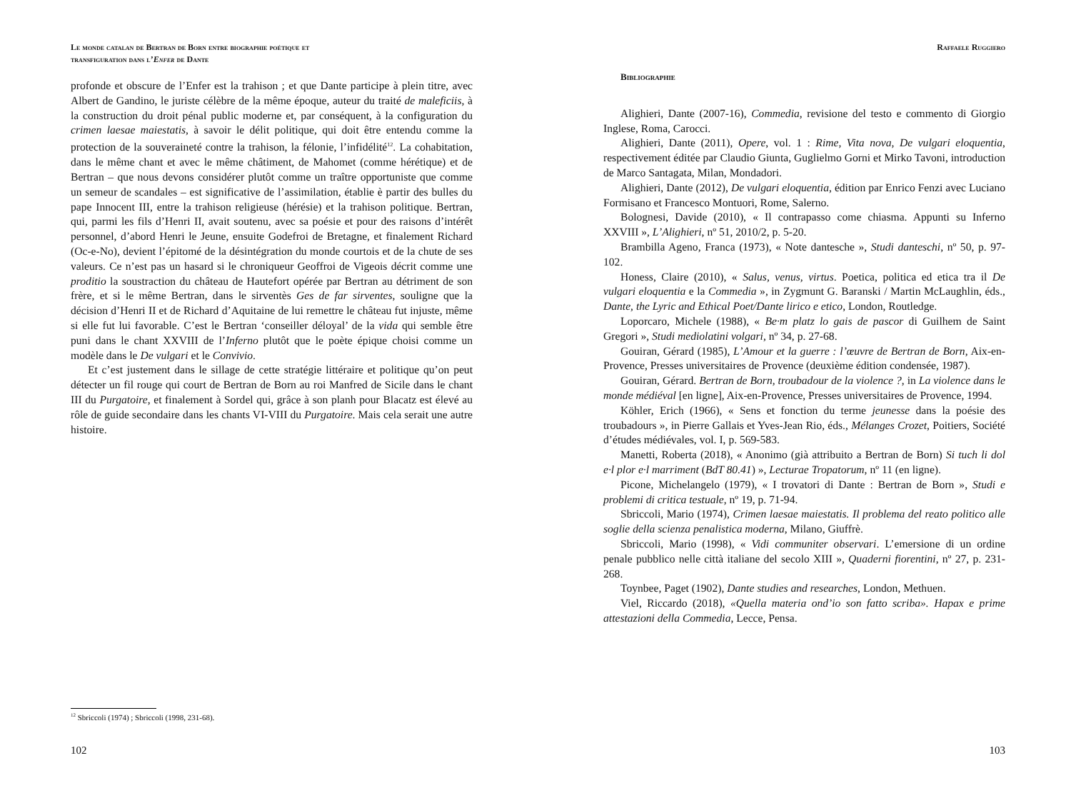Le monde catalan de Bertran de Born entre biographie poétique et
transfiguration dans l’Enfer de Dante
profonde et obscure de l’Enfer est la trahison ; et que Dante participe à plein titre, avec Albert de Gandino, le juriste célèbre de la même époque, auteur du traité de maleficiis, à la construction du droit pénal public moderne et, par conséquent, à la configuration du crimen laesae maiestatis, à savoir le délit politique, qui doit être entendu comme la protection de la souveraineté contre la trahison, la félonie, l’infidélité<sup>12</sup>. La cohabitation, dans le même chant et avec le même châtiment, de Mahomet (comme hérétique) et de Bertran – que nous devons considérer plutôt comme un traître opportuniste que comme un semeur de scandales – est significative de l’assimilation, établie è partir des bulles du pape Innocent III, entre la trahison religieuse (hérésie) et la trahison politique. Bertran, qui, parmi les fils d’Henri II, avait soutenu, avec sa poésie et pour des raisons d’intérêt personnel, d’abord Henri le Jeune, ensuite Godefroi de Bretagne, et finalement Richard (Oc-e-No), devient l’épitomé de la désintégration du monde courtois et de la chute de ses valeurs. Ce n’est pas un hasard si le chroniqueur Geoffroi de Vigeois décrit comme une proditio la soustraction du château de Hautefort opérée par Bertran au détriment de son frère, et si le même Bertran, dans le sirventès Ges de far sirventes, souligne que la décision d’Henri II et de Richard d’Aquitaine de lui remettre le château fut injuste, même si elle fut lui favorable. C’est le Bertran ‘conseiller déloyal’ de la vida qui semble être puni dans le chant XXVIII de l’Inferno plutôt que le poète épique choisi comme un modèle dans le De vulgari et le Convivio.
Et c’est justement dans le sillage de cette stratégie littéraire et politique qu’on peut détecter un fil rouge qui court de Bertran de Born au roi Manfred de Sicile dans le chant III du Purgatoire, et finalement à Sordel qui, grâce à son planh pour Blacatz est élevé au rôle de guide secondaire dans les chants VI-VIII du Purgatoire. Mais cela serait une autre histoire.
<sup>12</sup> Sbriccoli (1974) ; Sbriccoli (1998, 231-68).
102
Raffaele Ruggiero
Bibliographie
Alighieri, Dante (2007-16), Commedia, revisione del testo e commento di Giorgio Inglese, Roma, Carocci.
Alighieri, Dante (2011), Opere, vol. 1 : Rime, Vita nova, De vulgari eloquentia, respectivement éditée par Claudio Giunta, Guglielmo Gorni et Mirko Tavoni, introduction de Marco Santagata, Milan, Mondadori.
Alighieri, Dante (2012), De vulgari eloquentia, édition par Enrico Fenzi avec Luciano Formisano et Francesco Montuori, Rome, Salerno.
Bolognesi, Davide (2010), « Il contrapasso come chiasma. Appunti su Inferno XXVIII », L’Alighieri, nº 51, 2010/2, p. 5-20.
Brambilla Ageno, Franca (1973), « Note dantesche », Studi danteschi, nº 50, p. 97-102.
Honess, Claire (2010), « Salus, venus, virtus. Poetica, politica ed etica tra il De vulgari eloquentia e la Commedia », in Zygmunt G. Baranski / Martin McLaughlin, éds., Dante, the Lyric and Ethical Poet/Dante lirico e etico, London, Routledge.
Loporcaro, Michele (1988), « Be·m platz lo gais de pascor di Guilhem de Saint Gregori », Studi mediolatini volgari, nº 34, p. 27-68.
Gouiran, Gérard (1985), L’Amour et la guerre : l’œuvre de Bertran de Born, Aix-en-Provence, Presses universitaires de Provence (deuxième édition condensée, 1987).
Gouiran, Gérard. Bertran de Born, troubadour de la violence ?, in La violence dans le monde médiéval [en ligne], Aix-en-Provence, Presses universitaires de Provence, 1994.
Köhler, Erich (1966), « Sens et fonction du terme jeunesse dans la poésie des troubadours », in Pierre Gallais et Yves-Jean Rio, éds., Mélanges Crozet, Poitiers, Société d’études médiévales, vol. I, p. 569-583.
Manetti, Roberta (2018), « Anonimo (già attribuito a Bertran de Born) Si tuch li dol e·l plor e·l marriment (BdT 80.41) », Lecturae Tropatorum, nº 11 (en ligne).
Picone, Michelangelo (1979), « I trovatori di Dante : Bertran de Born », Studi e problemi di critica testuale, nº 19, p. 71-94.
Sbriccoli, Mario (1974), Crimen laesae maiestatis. Il problema del reato politico alle soglie della scienza penalistica moderna, Milano, Giuffrè.
Sbriccoli, Mario (1998), « Vidi communiter observari. L’emersione di un ordine penale pubblico nelle città italiane del secolo XIII », Quaderni fiorentini, nº 27, p. 231-268.
Toynbee, Paget (1902), Dante studies and researches, London, Methuen.
Viel, Riccardo (2018), «Quella materia ond’io son fatto scriba». Hapax e prime attestazioni della Commedia, Lecce, Pensa.
103